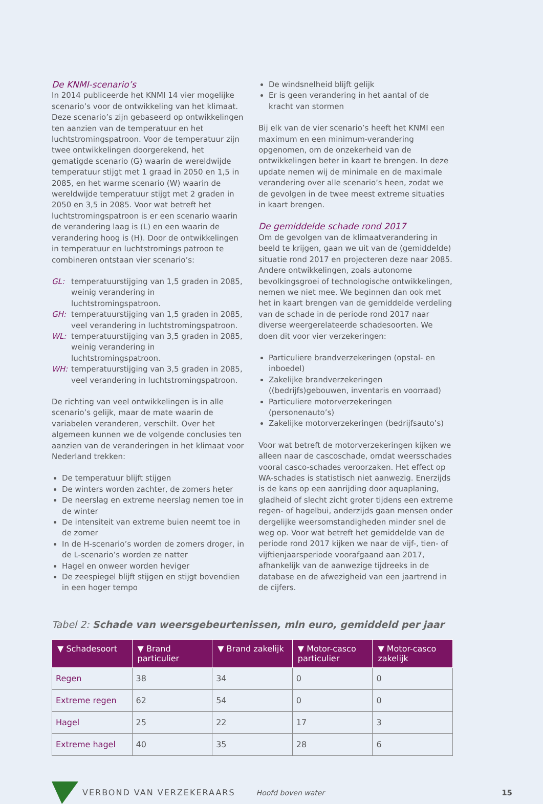De KNMI-scenario’s
In 2014 publiceerde het KNMI 14 vier mogelijke scenario’s voor de ontwikkeling van het klimaat. Deze scenario’s zijn gebaseerd op ontwikkelingen ten aanzien van de temperatuur en het luchtstromingspatroon. Voor de temperatuur zijn twee ontwikkelingen doorgerekend, het gematigde scenario (G) waarin de wereldwijde temperatuur stijgt met 1 graad in 2050 en 1,5 in 2085, en het warme scenario (W) waarin de wereldwijde temperatuur stijgt met 2 graden in 2050 en 3,5 in 2085. Voor wat betreft het luchtstromingspatroon is er een scenario waarin de verandering laag is (L) en een waarin de verandering hoog is (H). Door de ontwikkelingen in temperatuur en luchtstromings patroon te combineren ontstaan vier scenario’s:
GL: temperatuurstijging van 1,5 graden in 2085, weinig verandering in luchtstromingspatroon.
GH: temperatuurstijging van 1,5 graden in 2085, veel verandering in luchtstromingspatroon.
WL: temperatuurstijging van 3,5 graden in 2085, weinig verandering in luchtstromingspatroon.
WH: temperatuurstijging van 3,5 graden in 2085, veel verandering in luchtstromingspatroon.
De richting van veel ontwikkelingen is in alle scenario’s gelijk, maar de mate waarin de variabelen veranderen, verschilt. Over het algemeen kunnen we de volgende conclusies ten aanzien van de veranderingen in het klimaat voor Nederland trekken:
De temperatuur blijft stijgen
De winters worden zachter, de zomers heter
De neerslag en extreme neerslag nemen toe in de winter
De intensiteit van extreme buien neemt toe in de zomer
In de H-scenario’s worden de zomers droger, in de L-scenario’s worden ze natter
Hagel en onweer worden heviger
De zeespiegel blijft stijgen en stijgt bovendien in een hoger tempo
De windsnelheid blijft gelijk
Er is geen verandering in het aantal of de kracht van stormen
Bij elk van de vier scenario’s heeft het KNMI een maximum en een minimum-verandering opgenomen, om de onzekerheid van de ontwikkelingen beter in kaart te brengen. In deze update nemen wij de minimale en de maximale verandering over alle scenario’s heen, zodat we de gevolgen in de twee meest extreme situaties in kaart brengen.
De gemiddelde schade rond 2017
Om de gevolgen van de klimaatverandering in beeld te krijgen, gaan we uit van de (gemiddelde) situatie rond 2017 en projecteren deze naar 2085. Andere ontwikkelingen, zoals autonome bevolkingsgroei of technologische ontwikkelingen, nemen we niet mee. We beginnen dan ook met het in kaart brengen van de gemiddelde verdeling van de schade in de periode rond 2017 naar diverse weergerelateerde schadesoorten. We doen dit voor vier verzekeringen:
Particuliere brandverzekeringen (opstal- en inboedel)
Zakelijke brandverzekeringen ((bedrijfs)gebouwen, inventaris en voorraad)
Particuliere motorverzekeringen (personenauto’s)
Zakelijke motorverzekeringen (bedrijfsauto’s)
Voor wat betreft de motorverzekeringen kijken we alleen naar de cascoschade, omdat weersschades vooral casco-schades veroorzaken. Het effect op WA-schades is statistisch niet aanwezig. Enerzijds is de kans op een aanrijding door aquaplaning, gladheid of slecht zicht groter tijdens een extreme regen- of hagelbui, anderzijds gaan mensen onder dergelijke weersomstandigheden minder snel de weg op. Voor wat betreft het gemiddelde van de periode rond 2017 kijken we naar de vijf-, tien- of vijftienjaarsperiode voorafgaand aan 2017, afhankelijk van de aanwezige tijdreeks in de database en de afwezigheid van een jaartrend in de cijfers.
Tabel 2: Schade van weersgebeurtenissen, mln euro, gemiddeld per jaar
| ▼ Schadesoort | ▼ Brand particulier | ▼ Brand zakelijk | ▼ Motor-casco particulier | ▼ Motor-casco zakelijk |
| --- | --- | --- | --- | --- |
| Regen | 38 | 34 | 0 | 0 |
| Extreme regen | 62 | 54 | 0 | 0 |
| Hagel | 25 | 22 | 17 | 3 |
| Extreme hagel | 40 | 35 | 28 | 6 |
VERBOND VAN VERZEKERAARS Hoofd boven water 15